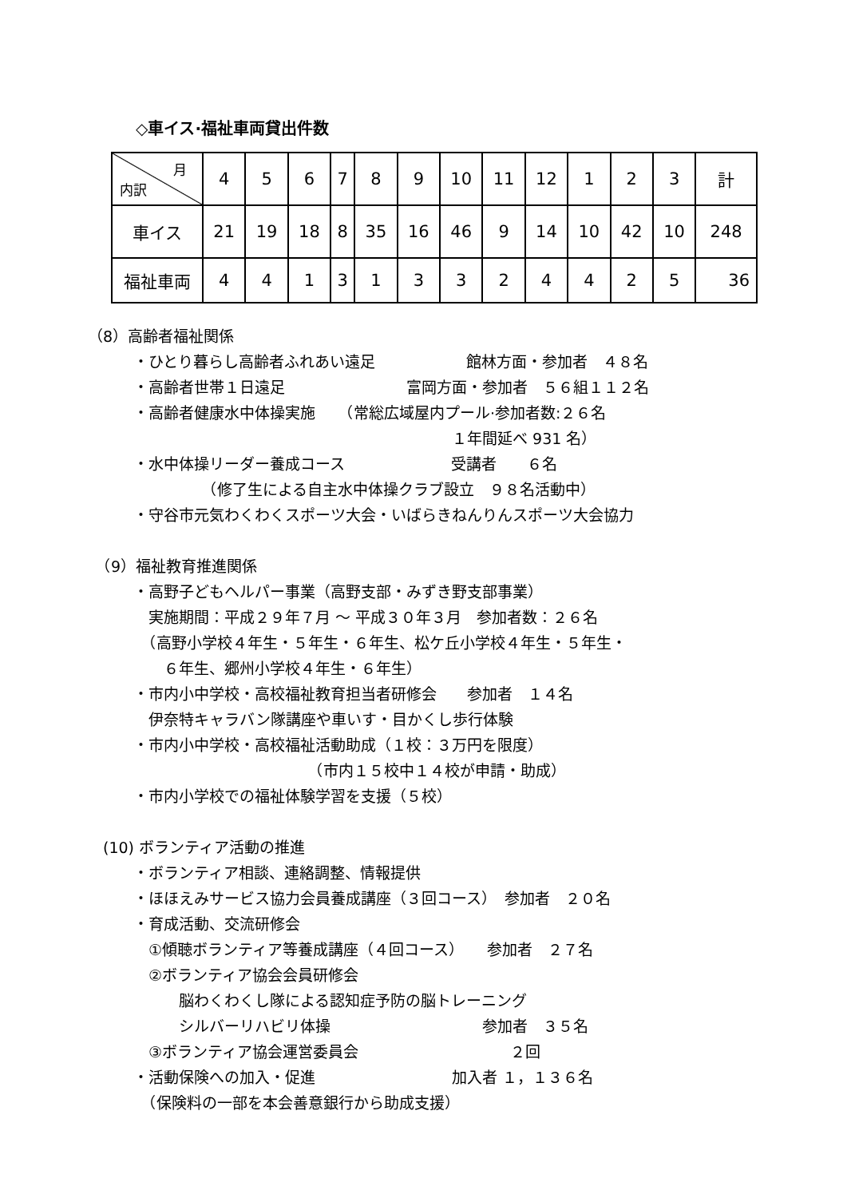◇車イス·福祉車両貸出件数
| 月 内訳 | 4 | 5 | 6 | 7 | 8 | 9 | 10 | 11 | 12 | 1 | 2 | 3 | 計 |
| --- | --- | --- | --- | --- | --- | --- | --- | --- | --- | --- | --- | --- | --- |
| 車イス | 21 | 19 | 18 | 8 | 35 | 16 | 46 | 9 | 14 | 10 | 42 | 10 | 248 |
| 福祉車両 | 4 | 4 | 1 | 3 | 1 | 3 | 3 | 2 | 4 | 4 | 2 | 5 | 36 |
（8）高齢者福祉関係
　　　・ひとり暮らし高齢者ふれあい遠足　　　　　　館林方面・参加者　４８名
　　　・高齢者世帯１日遠足　　　　　　　　富岡方面・参加者　５６組１１２名
　　　・高齢者健康水中体操実施　　（常総広域屋内プール·参加者数:２６名
　　　　　　　　　　　　　　　　　　　　　　　　１年間延べ 931 名）
　　　・水中体操リーダー養成コース　　　　　　　受講者　　６名
　　　　　　　　（修了生による自主水中体操クラブ設立　９８名活動中）
　　　・守谷市元気わくわくスポーツ大会・いばらきねんりんスポーツ大会協力
　（9）福祉教育推進関係
　　　・高野子どもヘルパー事業（高野支部・みずき野支部事業）
　　　　実施期間：平成２９年７月 ～ 平成３０年３月　参加者数：２６名
　　　　（高野小学校４年生・５年生・６年生、松ケ丘小学校４年生・５年生・
　　　　　６年生、郷州小学校４年生・６年生）
　　　・市内小中学校・高校福祉教育担当者研修会　　参加者　１４名
　　　　伊奈特キャラバン隊講座や車いす・目かくし歩行体験
　　　・市内小中学校・高校福祉活動助成（１校：３万円を限度）
　　　　　　　　　　　　　　　（市内１５校中１４校が申請・助成）
　　　・市内小学校での福祉体験学習を支援（５校）
　(10) ボランティア活動の推進
　　　・ボランティア相談、連絡調整、情報提供
　　　・ほほえみサービス協力会員養成講座（３回コース）　参加者　２０名
　　　・育成活動、交流研修会
　　　　①傾聴ボランティア等養成講座（４回コース）　　参加者　２７名
　　　　②ボランティア協会会員研修会
　　　　　　脳わくわくし隊による認知症予防の脳トレーニング
　　　　　　シルバーリハビリ体操　　　　　　　　　　参加者　３５名
　　　　③ボランティア協会運営委員会　　　　　　　　　　２回
　　　・活動保険への加入・促進　　　　　　　　　加入者 １，１３６名
　　　　（保険料の一部を本会善意銀行から助成支援）